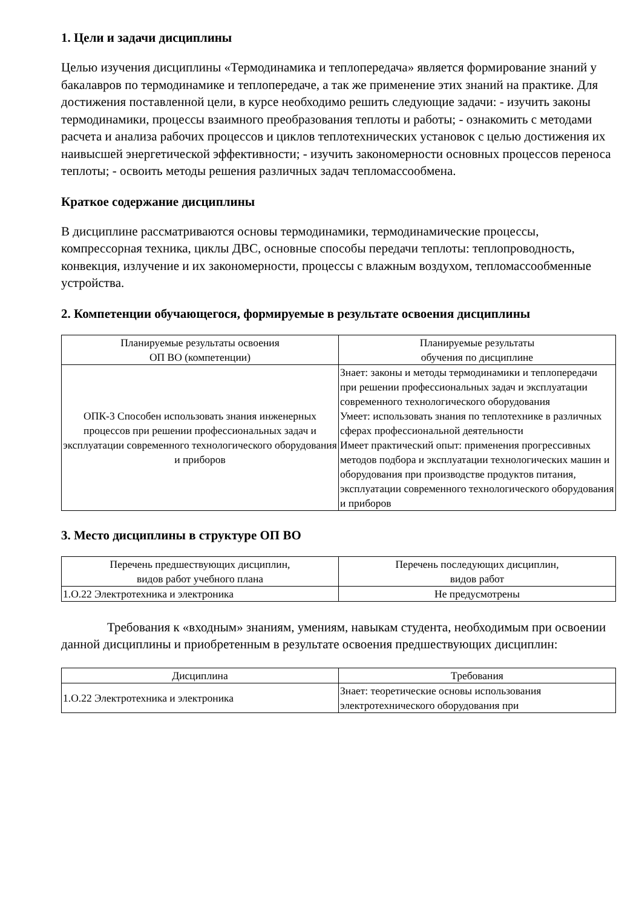1. Цели и задачи дисциплины
Целью изучения дисциплины «Термодинамика и теплопередача» является формирование знаний у бакалавров по термодинамике и теплопередаче, а так же применение этих знаний на практике. Для достижения поставленной цели, в курсе необходимо решить следующие задачи: - изучить законы термодинамики, процессы взаимного преобразования теплоты и работы; - ознакомить с методами расчета и анализа рабочих процессов и циклов теплотехнических установок с целью достижения их наивысшей энергетической эффективности; - изучить закономерности основных процессов переноса теплоты; - освоить методы решения различных задач тепломассообмена.
Краткое содержание дисциплины
В дисциплине рассматриваются основы термодинамики, термодинамические процессы, компрессорная техника, циклы ДВС, основные способы передачи теплоты: теплопроводность, конвекция, излучение и их закономерности, процессы с влажным воздухом, тепломассообменные устройства.
2. Компетенции обучающегося, формируемые в результате освоения дисциплины
| Планируемые результаты освоения ОП ВО (компетенции) | Планируемые результаты обучения по дисциплине |
| --- | --- |
| ОПК-3 Способен использовать знания инженерных процессов при решении профессиональных задач и эксплуатации современного технологического оборудования и приборов | Знает: законы и методы термодинамики и теплопередачи при решении профессиональных задач и эксплуатации современного технологического оборудования Умеет: использовать знания по теплотехнике в различных сферах профессиональной деятельности Имеет практический опыт: применения прогрессивных методов подбора и эксплуатации технологических машин и оборудования при производстве продуктов питания, эксплуатации современного технологического оборудования и приборов |
3. Место дисциплины в структуре ОП ВО
| Перечень предшествующих дисциплин, видов работ учебного плана | Перечень последующих дисциплин, видов работ |
| --- | --- |
| 1.О.22 Электротехника и электроника | Не предусмотрены |
Требования к «входным» знаниям, умениям, навыкам студента, необходимым при освоении данной дисциплины и приобретенным в результате освоения предшествующих дисциплин:
| Дисциплина | Требования |
| --- | --- |
| 1.О.22 Электротехника и электроника | Знает: теоретические основы использования электротехнического оборудования при |